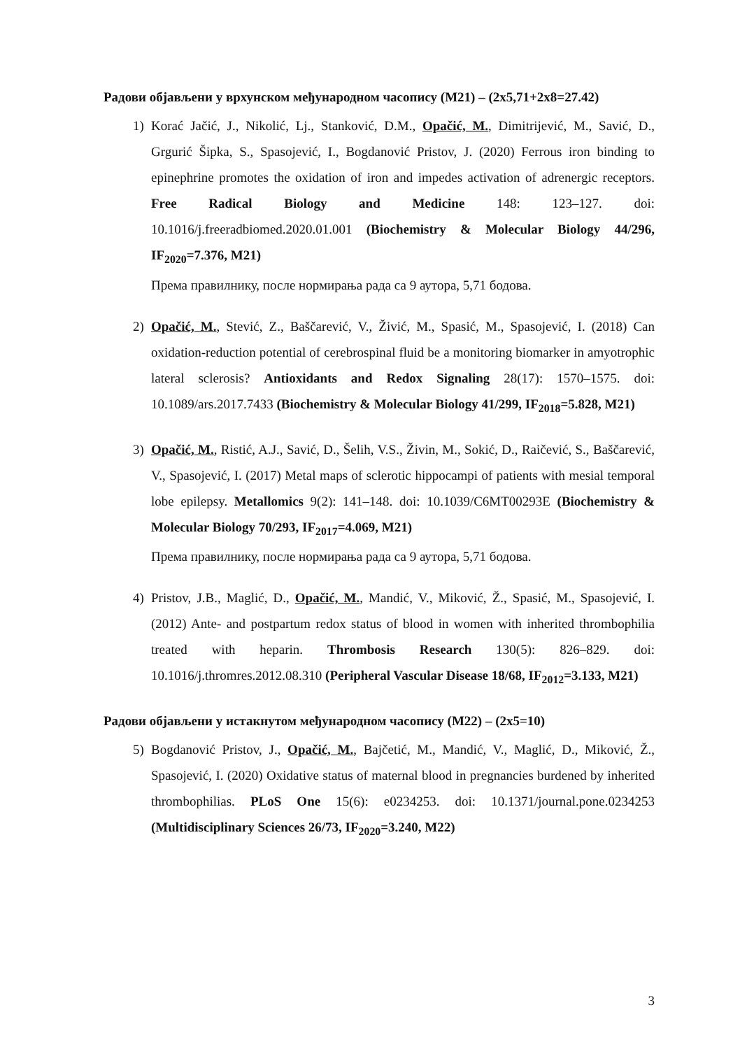Радови објављени у врхунском међународном часопису (М21) – (2x5,71+2x8=27.42)
1) Korać Jačić, J., Nikolić, Lj., Stanković, D.M., Opačić, M., Dimitrijević, M., Savić, D., Grgurić Šipka, S., Spasojević, I., Bogdanović Pristov, J. (2020) Ferrous iron binding to epinephrine promotes the oxidation of iron and impedes activation of adrenergic receptors. Free Radical Biology and Medicine 148: 123–127. doi: 10.1016/j.freeradbiomed.2020.01.001 (Biochemistry & Molecular Biology 44/296, IF<sub>2020</sub>=7.376, M21)
Према правилнику, после нормирања рада са 9 аутора, 5,71 бодова.
2) Opačić, M., Stević, Z., Baščarević, V., Živić, M., Spasić, M., Spasojević, I. (2018) Can oxidation-reduction potential of cerebrospinal fluid be a monitoring biomarker in amyotrophic lateral sclerosis? Antioxidants and Redox Signaling 28(17): 1570–1575. doi: 10.1089/ars.2017.7433 (Biochemistry & Molecular Biology 41/299, IF<sub>2018</sub>=5.828, M21)
3) Opačić, M., Ristić, A.J., Savić, D., Šelih, V.S., Živin, M., Sokić, D., Raičević, S., Baščarević, V., Spasojević, I. (2017) Metal maps of sclerotic hippocampi of patients with mesial temporal lobe epilepsy. Metallomics 9(2): 141–148. doi: 10.1039/C6MT00293E (Biochemistry & Molecular Biology 70/293, IF<sub>2017</sub>=4.069, M21)
Према правилнику, после нормирања рада са 9 аутора, 5,71 бодова.
4) Pristov, J.B., Maglić, D., Opačić, M., Mandić, V., Miković, Ž., Spasić, M., Spasojević, I. (2012) Ante- and postpartum redox status of blood in women with inherited thrombophilia treated with heparin. Thrombosis Research 130(5): 826–829. doi: 10.1016/j.thromres.2012.08.310 (Peripheral Vascular Disease 18/68, IF<sub>2012</sub>=3.133, M21)
Радови објављени у истакнутом међународном часопису (М22) – (2x5=10)
5) Bogdanović Pristov, J., Opačić, M., Bajčetić, M., Mandić, V., Maglić, D., Miković, Ž., Spasojević, I. (2020) Oxidative status of maternal blood in pregnancies burdened by inherited thrombophilias. PLoS One 15(6): e0234253. doi: 10.1371/journal.pone.0234253 (Multidisciplinary Sciences 26/73, IF<sub>2020</sub>=3.240, M22)
3